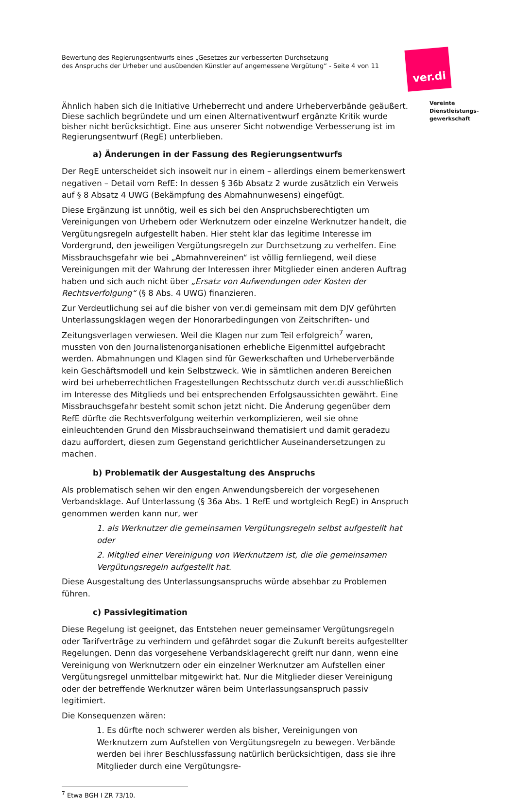ver.di
Vereinte
Dienstleistungs-
gewerkschaft
Bewertung des Regierungsentwurfs eines „Gesetzes zur verbesserten Durchsetzung
des Anspruchs der Urheber und ausübenden Künstler auf angemessene Vergütung“ - Seite 4 von 11
Ähnlich haben sich die Initiative Urheberrecht und andere Urheberverbände geäußert. Diese sachlich begründete und um einen Alternativentwurf ergänzte Kritik wurde bisher nicht berücksichtigt. Eine aus unserer Sicht notwendige Verbesserung ist im Regierungsentwurf (RegE) unterblieben.
a) Änderungen in der Fassung des Regierungsentwurfs
Der RegE unterscheidet sich insoweit nur in einem – allerdings einem bemerkenswert negativen – Detail vom RefE: In dessen § 36b Absatz 2 wurde zusätzlich ein Verweis auf § 8 Absatz 4 UWG (Bekämpfung des Abmahnunwesens) eingefügt.
Diese Ergänzung ist unnötig, weil es sich bei den Anspruchsberechtigten um Vereinigungen von Urhebern oder Werknutzern oder einzelne Werknutzer handelt, die Vergütungsregeln aufgestellt haben. Hier steht klar das legitime Interesse im Vordergrund, den jeweiligen Vergütungsregeln zur Durchsetzung zu verhelfen. Eine Missbrauchsgefahr wie bei „Abmahnvereinen“ ist völlig fernliegend, weil diese Vereinigungen mit der Wahrung der Interessen ihrer Mitglieder einen anderen Auftrag haben und sich auch nicht über „Ersatz von Aufwendungen oder Kosten der Rechtsverfolgung“ (§ 8 Abs. 4 UWG) finanzieren.
Zur Verdeutlichung sei auf die bisher von ver.di gemeinsam mit dem DJV geführten Unterlassungsklagen wegen der Honorarbedingungen von Zeitschriften- und Zeitungsverlagen verwiesen. Weil die Klagen nur zum Teil erfolgreich<sup>7</sup> waren, mussten von den Journalistenorganisationen erhebliche Eigenmittel aufgebracht werden. Abmahnungen und Klagen sind für Gewerkschaften und Urheberverbände kein Geschäftsmodell und kein Selbstzweck. Wie in sämtlichen anderen Bereichen wird bei urheberrechtlichen Fragestellungen Rechtsschutz durch ver.di ausschließlich im Interesse des Mitglieds und bei entsprechenden Erfolgsaussichten gewährt. Eine Missbrauchsgefahr besteht somit schon jetzt nicht. Die Änderung gegenüber dem RefE dürfte die Rechtsverfolgung weiterhin verkomplizieren, weil sie ohne einleuchtenden Grund den Missbrauchseinwand thematisiert und damit geradezu dazu auffordert, diesen zum Gegenstand gerichtlicher Auseinandersetzungen zu machen.
b) Problematik der Ausgestaltung des Anspruchs
Als problematisch sehen wir den engen Anwendungsbereich der vorgesehenen Verbandsklage. Auf Unterlassung (§ 36a Abs. 1 RefE und wortgleich RegE) in Anspruch genommen werden kann nur, wer
1. als Werknutzer die gemeinsamen Vergütungsregeln selbst aufgestellt hat oder
2. Mitglied einer Vereinigung von Werknutzern ist, die die gemeinsamen Vergütungsregeln aufgestellt hat.
Diese Ausgestaltung des Unterlassungsanspruchs würde absehbar zu Problemen führen.
c) Passivlegitimation
Diese Regelung ist geeignet, das Entstehen neuer gemeinsamer Vergütungsregeln oder Tarifverträge zu verhindern und gefährdet sogar die Zukunft bereits aufgestellter Regelungen. Denn das vorgesehene Verbandsklagerecht greift nur dann, wenn eine Vereinigung von Werknutzern oder ein einzelner Werknutzer am Aufstellen einer Vergütungsregel unmittelbar mitgewirkt hat. Nur die Mitglieder dieser Vereinigung oder der betreffende Werknutzer wären beim Unterlassungsanspruch passiv legitimiert.
Die Konsequenzen wären:
1. Es dürfte noch schwerer werden als bisher, Vereinigungen von Werknutzern zum Aufstellen von Vergütungsregeln zu bewegen. Verbände werden bei ihrer Beschlussfassung natürlich berücksichtigen, dass sie ihre Mitglieder durch eine Vergütungsre-
<sup>7</sup> Etwa BGH I ZR 73/10.